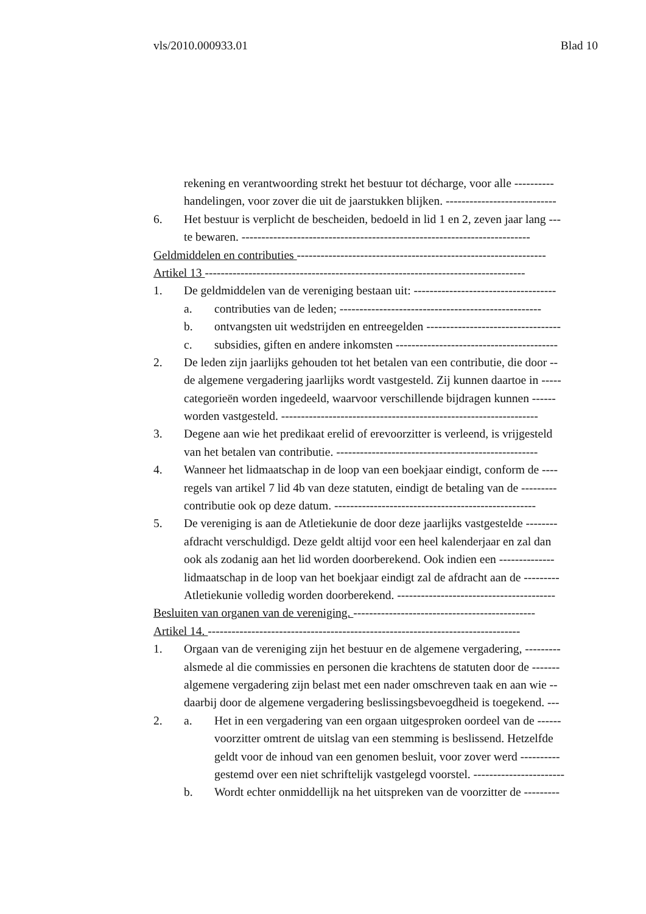vls/2010.000933.01 Blad 10
rekening en verantwoording strekt het bestuur tot décharge, voor alle ----------
handelingen, voor zover die uit de jaarstukken blijken. ----------------------------
6. Het bestuur is verplicht de bescheiden, bedoeld in lid 1 en 2, zeven jaar lang ---
te bewaren. -------------------------------------------------------------------------
Geldmiddelen en contributies ---------------------------------------------------------------
Artikel 13 ---------------------------------------------------------------------------------
1. De geldmiddelen van de vereniging bestaan uit: ------------------------------------
a. contributies van de leden; ---------------------------------------------------
b. ontvangsten uit wedstrijden en entreegelden ----------------------------------
c. subsidies, giften en andere inkomsten -----------------------------------------
2. De leden zijn jaarlijks gehouden tot het betalen van een contributie, die door --
de algemene vergadering jaarlijks wordt vastgesteld. Zij kunnen daartoe in -----
categorieën worden ingedeeld, waarvoor verschillende bijdragen kunnen ------
worden vastgesteld. -----------------------------------------------------------------
3. Degene aan wie het predikaat erelid of erevoorzitter is verleend, is vrijgesteld
van het betalen van contributie. ---------------------------------------------------
4. Wanneer het lidmaatschap in de loop van een boekjaar eindigt, conform de ----
regels van artikel 7 lid 4b van deze statuten, eindigt de betaling van de ---------
contributie ook op deze datum. ---------------------------------------------------
5. De vereniging is aan de Atletiekunie de door deze jaarlijks vastgestelde --------
afdracht verschuldigd. Deze geldt altijd voor een heel kalenderjaar en zal dan
ook als zodanig aan het lid worden doorberekend. Ook indien een --------------
lidmaatschap in de loop van het boekjaar eindigt zal de afdracht aan de ---------
Atletiekunie volledig worden doorberekend. ----------------------------------------
Besluiten van organen van de vereniging. ----------------------------------------------
Artikel 14. -------------------------------------------------------------------------------
1. Orgaan van de vereniging zijn het bestuur en de algemene vergadering, ---------
alsmede al die commissies en personen die krachtens de statuten door de -------
algemene vergadering zijn belast met een nader omschreven taak en aan wie --
daarbij door de algemene vergadering beslissingsbevoegdheid is toegekend. ---
2. a. Het in een vergadering van een orgaan uitgesproken oordeel van de ------
voorzitter omtrent de uitslag van een stemming is beslissend. Hetzelfde
geldt voor de inhoud van een genomen besluit, voor zover werd ----------
gestemd over een niet schriftelijk vastgelegd voorstel. -----------------------
b. Wordt echter onmiddellijk na het uitspreken van de voorzitter de ---------